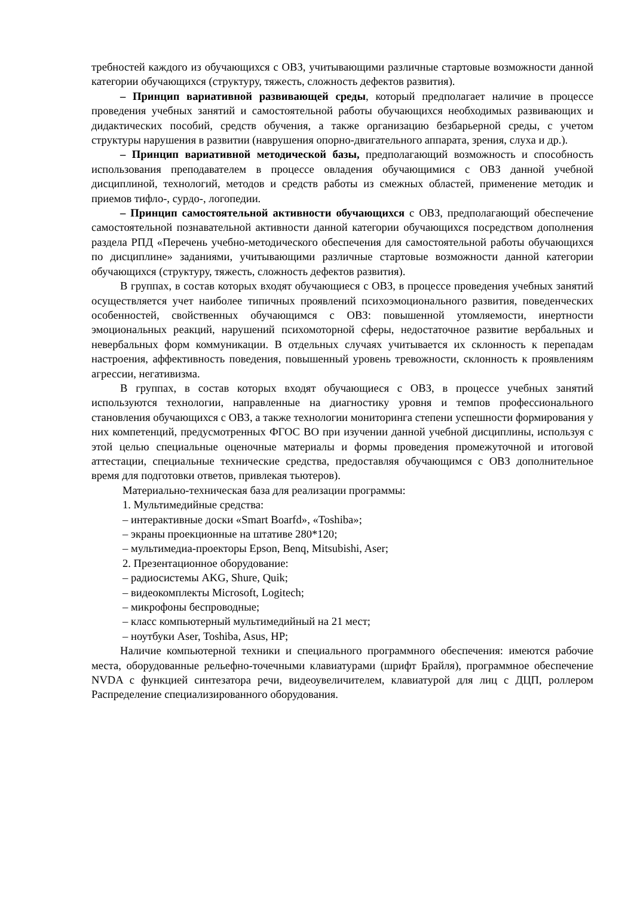требностей каждого из обучающихся с ОВЗ, учитывающими различные стартовые возможности данной категории обучающихся (структуру, тяжесть, сложность дефектов развития).
– Принцип вариативной развивающей среды, который предполагает наличие в процессе проведения учебных занятий и самостоятельной работы обучающихся необходимых развивающих и дидактических пособий, средств обучения, а также организацию безбарьерной среды, с учетом структуры нарушения в развитии (наврушения опорно-двигательного аппарата, зрения, слуха и др.).
– Принцип вариативной методической базы, предполагающий возможность и способность использования преподавателем в процессе овладения обучающимися с ОВЗ данной учебной дисциплиной, технологий, методов и средств работы из смежных областей, применение методик и приемов тифло-, сурдо-, логопедии.
– Принцип самостоятельной активности обучающихся с ОВЗ, предполагающий обеспечение самостоятельной познавательной активности данной категории обучающихся посредством дополнения раздела РПД «Перечень учебно-методического обеспечения для самостоятельной работы обучающихся по дисциплине» заданиями, учитывающими различные стартовые возможности данной категории обучающихся (структуру, тяжесть, сложность дефектов развития).
В группах, в состав которых входят обучающиеся с ОВЗ, в процессе проведения учебных занятий осуществляется учет наиболее типичных проявлений психоэмоционального развития, поведенческих особенностей, свойственных обучающимся с ОВЗ: повышенной утомляемости, инертности эмоциональных реакций, нарушений психомоторной сферы, недостаточное развитие вербальных и невербальных форм коммуникации. В отдельных случаях учитывается их склонность к перепадам настроения, аффективность поведения, повышенный уровень тревожности, склонность к проявлениям агрессии, негативизма.
В группах, в состав которых входят обучающиеся с ОВЗ, в процессе учебных занятий используются технологии, направленные на диагностику уровня и темпов профессионального становления обучающихся с ОВЗ, а также технологии мониторинга степени успешности формирования у них компетенций, предусмотренных ФГОС ВО при изучении данной учебной дисциплины, используя с этой целью специальные оценочные материалы и формы проведения промежуточной и итоговой аттестации, специальные технические средства, предоставляя обучающимся с ОВЗ дополнительное время для подготовки ответов, привлекая тьютеров).
Материально-техническая база для реализации программы:
1. Мультимедийные средства:
– интерактивные доски «Smart Boarfd», «Toshiba»;
– экраны проекционные на штативе 280*120;
– мультимедиа-проекторы Epson, Benq, Mitsubishi, Aser;
2. Презентационное оборудование:
– радиосистемы AKG, Shure, Quik;
– видеокомплекты Microsoft, Logitech;
– микрофоны беспроводные;
– класс компьютерный мультимедийный на 21 мест;
– ноутбуки Aser, Toshiba, Asus, HP;
Наличие компьютерной техники и специального программного обеспечения: имеются рабочие места, оборудованные рельефно-точечными клавиатурами (шрифт Брайля), программное обеспечение NVDA с функцией синтезатора речи, видеоувеличителем, клавиатурой для лиц с ДЦП, роллером Распределение специализированного оборудования.